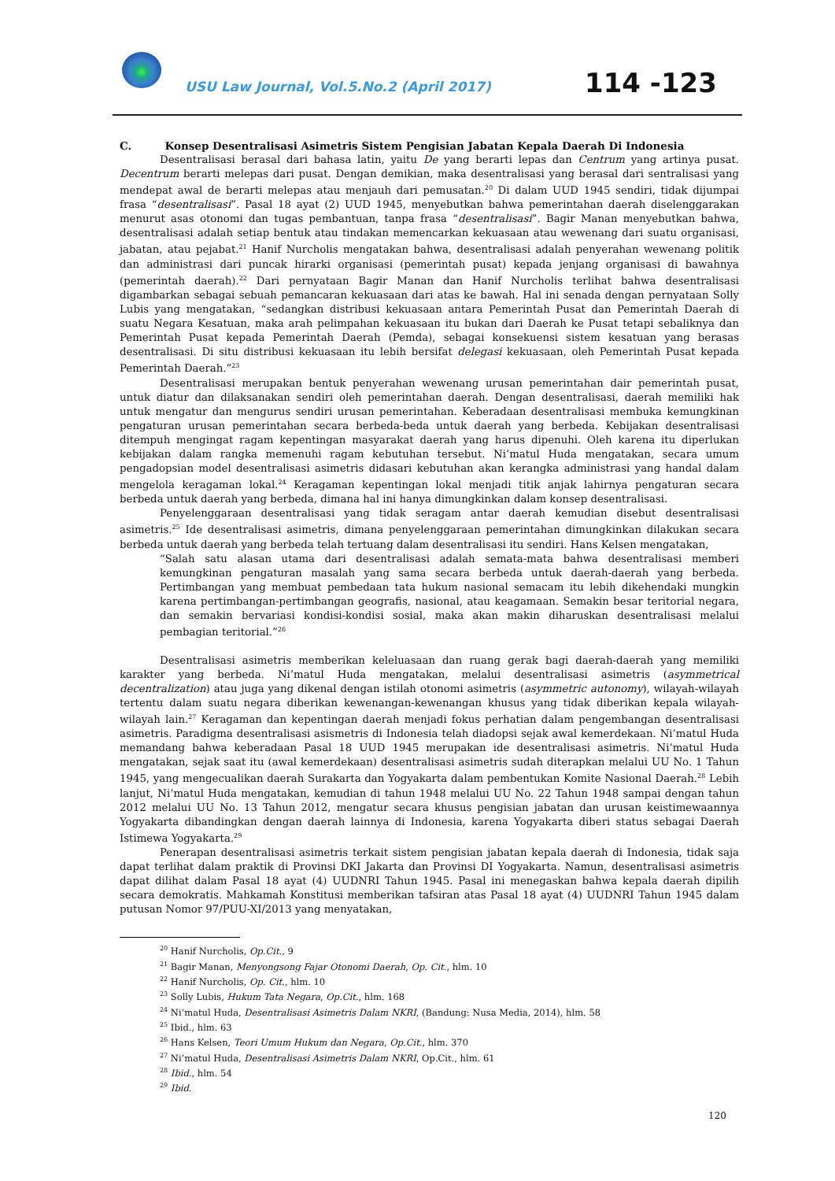USU Law Journal, Vol.5.No.2 (April 2017)
114 -123
C. Konsep Desentralisasi Asimetris Sistem Pengisian Jabatan Kepala Daerah Di Indonesia
Desentralisasi berasal dari bahasa latin, yaitu De yang berarti lepas dan Centrum yang artinya pusat. Decentrum berarti melepas dari pusat. Dengan demikian, maka desentralisasi yang berasal dari sentralisasi yang mendepat awal de berarti melepas atau menjauh dari pemusatan.<sup>20</sup> Di dalam UUD 1945 sendiri, tidak dijumpai frasa “desentralisasi”. Pasal 18 ayat (2) UUD 1945, menyebutkan bahwa pemerintahan daerah diselenggarakan menurut asas otonomi dan tugas pembantuan, tanpa frasa “desentralisasi”. Bagir Manan menyebutkan bahwa, desentralisasi adalah setiap bentuk atau tindakan memencarkan kekuasaan atau wewenang dari suatu organisasi, jabatan, atau pejabat.<sup>21</sup> Hanif Nurcholis mengatakan bahwa, desentralisasi adalah penyerahan wewenang politik dan administrasi dari puncak hirarki organisasi (pemerintah pusat) kepada jenjang organisasi di bawahnya (pemerintah daerah).<sup>22</sup> Dari pernyataan Bagir Manan dan Hanif Nurcholis terlihat bahwa desentralisasi digambarkan sebagai sebuah pemancaran kekuasaan dari atas ke bawah. Hal ini senada dengan pernyataan Solly Lubis yang mengatakan, “sedangkan distribusi kekuasaan antara Pemerintah Pusat dan Pemerintah Daerah di suatu Negara Kesatuan, maka arah pelimpahan kekuasaan itu bukan dari Daerah ke Pusat tetapi sebaliknya dan Pemerintah Pusat kepada Pemerintah Daerah (Pemda), sebagai konsekuensi sistem kesatuan yang berasas desentralisasi. Di situ distribusi kekuasaan itu lebih bersifat delegasi kekuasaan, oleh Pemerintah Pusat kepada Pemerintah Daerah.”<sup>23</sup>
Desentralisasi merupakan bentuk penyerahan wewenang urusan pemerintahan dair pemerintah pusat, untuk diatur dan dilaksanakan sendiri oleh pemerintahan daerah. Dengan desentralisasi, daerah memiliki hak untuk mengatur dan mengurus sendiri urusan pemerintahan. Keberadaan desentralisasi membuka kemungkinan pengaturan urusan pemerintahan secara berbeda-beda untuk daerah yang berbeda. Kebijakan desentralisasi ditempuh mengingat ragam kepentingan masyarakat daerah yang harus dipenuhi. Oleh karena itu diperlukan kebijakan dalam rangka memenuhi ragam kebutuhan tersebut. Ni’matul Huda mengatakan, secara umum pengadopsian model desentralisasi asimetris didasari kebutuhan akan kerangka administrasi yang handal dalam mengelola keragaman lokal.<sup>24</sup> Keragaman kepentingan lokal menjadi titik anjak lahirnya pengaturan secara berbeda untuk daerah yang berbeda, dimana hal ini hanya dimungkinkan dalam konsep desentralisasi.
Penyelenggaraan desentralisasi yang tidak seragam antar daerah kemudian disebut desentralisasi asimetris.<sup>25</sup> Ide desentralisasi asimetris, dimana penyelenggaraan pemerintahan dimungkinkan dilakukan secara berbeda untuk daerah yang berbeda telah tertuang dalam desentralisasi itu sendiri. Hans Kelsen mengatakan,
“Salah satu alasan utama dari desentralisasi adalah semata-mata bahwa desentralisasi memberi kemungkinan pengaturan masalah yang sama secara berbeda untuk daerah-daerah yang berbeda. Pertimbangan yang membuat pembedaan tata hukum nasional semacam itu lebih dikehendaki mungkin karena pertimbangan-pertimbangan geografis, nasional, atau keagamaan. Semakin besar teritorial negara, dan semakin bervariasi kondisi-kondisi sosial, maka akan makin diharuskan desentralisasi melalui pembagian teritorial.”<sup>26</sup>
Desentralisasi asimetris memberikan keleluasaan dan ruang gerak bagi daerah-daerah yang memiliki karakter yang berbeda. Ni’matul Huda mengatakan, melalui desentralisasi asimetris (asymmetrical decentralization) atau juga yang dikenal dengan istilah otonomi asimetris (asymmetric autonomy), wilayah-wilayah tertentu dalam suatu negara diberikan kewenangan-kewenangan khusus yang tidak diberikan kepala wilayah-wilayah lain.<sup>27</sup> Keragaman dan kepentingan daerah menjadi fokus perhatian dalam pengembangan desentralisasi asimetris. Paradigma desentralisasi asismetris di Indonesia telah diadopsi sejak awal kemerdekaan. Ni’matul Huda memandang bahwa keberadaan Pasal 18 UUD 1945 merupakan ide desentralisasi asimetris. Ni’matul Huda mengatakan, sejak saat itu (awal kemerdekaan) desentralisasi asimetris sudah diterapkan melalui UU No. 1 Tahun 1945, yang mengecualikan daerah Surakarta dan Yogyakarta dalam pembentukan Komite Nasional Daerah.<sup>28</sup> Lebih lanjut, Ni’matul Huda mengatakan, kemudian di tahun 1948 melalui UU No. 22 Tahun 1948 sampai dengan tahun 2012 melalui UU No. 13 Tahun 2012, mengatur secara khusus pengisian jabatan dan urusan keistimewaannya Yogyakarta dibandingkan dengan daerah lainnya di Indonesia, karena Yogyakarta diberi status sebagai Daerah Istimewa Yogyakarta.<sup>29</sup>
Penerapan desentralisasi asimetris terkait sistem pengisian jabatan kepala daerah di Indonesia, tidak saja dapat terlihat dalam praktik di Provinsi DKI Jakarta dan Provinsi DI Yogyakarta. Namun, desentralisasi asimetris dapat dilihat dalam Pasal 18 ayat (4) UUDNRI Tahun 1945. Pasal ini menegaskan bahwa kepala daerah dipilih secara demokratis. Mahkamah Konstitusi memberikan tafsiran atas Pasal 18 ayat (4) UUDNRI Tahun 1945 dalam putusan Nomor 97/PUU-XI/2013 yang menyatakan,
<sup>20</sup> Hanif Nurcholis, Op.Cit., 9
<sup>21</sup> Bagir Manan, Menyongsong Fajar Otonomi Daerah, Op. Cit., hlm. 10
<sup>22</sup> Hanif Nurcholis, Op. Cit., hlm. 10
<sup>23</sup> Solly Lubis, Hukum Tata Negara, Op.Cit., hlm. 168
<sup>24</sup> Ni’matul Huda, Desentralisasi Asimetris Dalam NKRI, (Bandung: Nusa Media, 2014), hlm. 58
<sup>25</sup> Ibid., hlm. 63
<sup>26</sup> Hans Kelsen, Teori Umum Hukum dan Negara, Op.Cit., hlm. 370
<sup>27</sup> Ni’matul Huda, Desentralisasi Asimetris Dalam NKRI, Op.Cit., hlm. 61
<sup>28</sup> Ibid., hlm. 54
<sup>29</sup> Ibid.
120